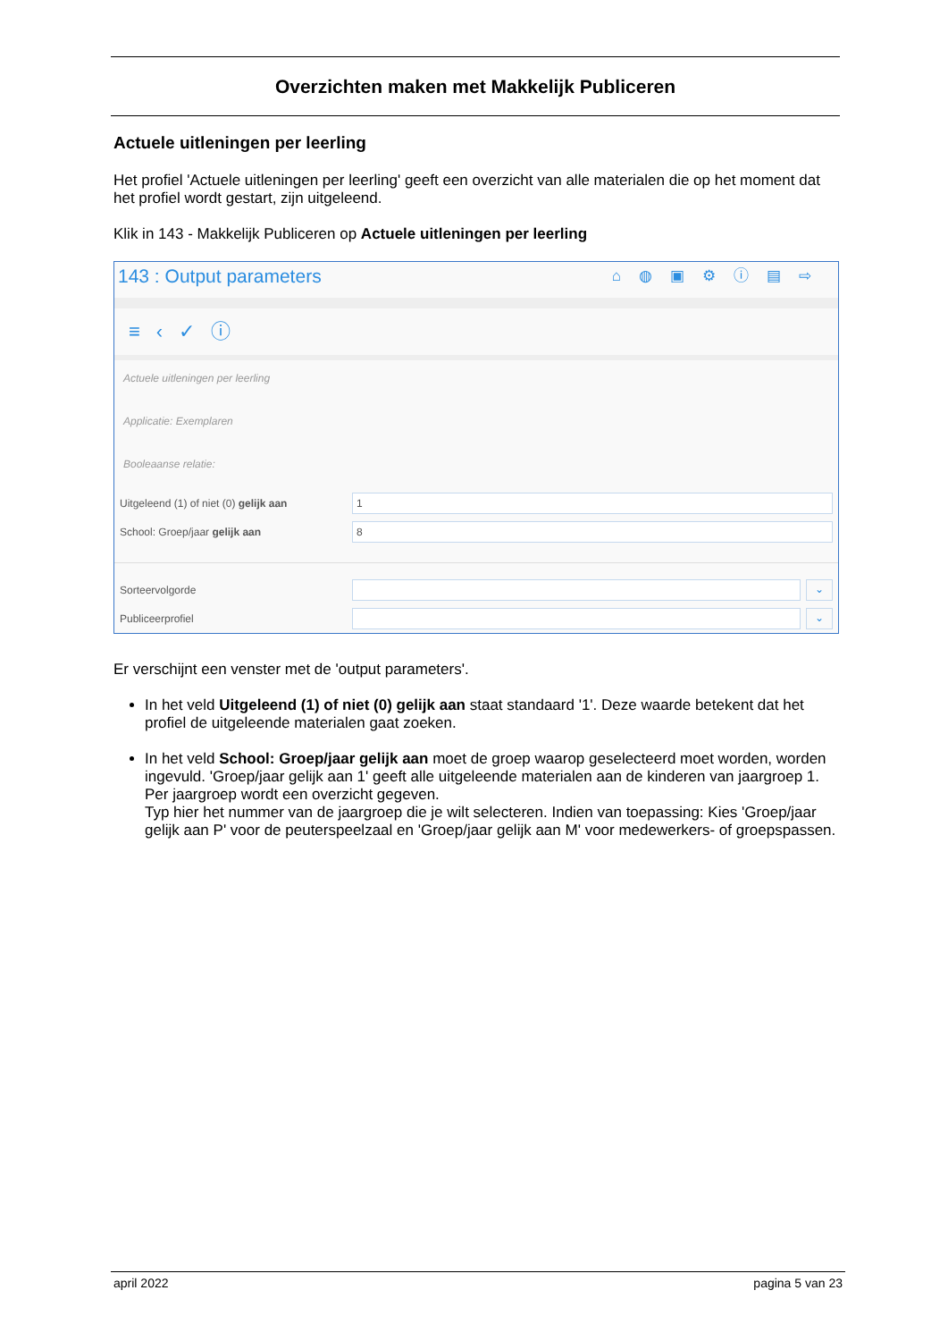Overzichten maken met Makkelijk Publiceren
Actuele uitleningen per leerling
Het profiel 'Actuele uitleningen per leerling' geeft een overzicht van alle materialen die op het moment dat het profiel wordt gestart, zijn uitgeleend.
Klik in 143 - Makkelijk Publiceren op Actuele uitleningen per leerling
143 : Output parameters ⌂◍▣⚙ⓘ▤⇨
≡‹✓ⓘ
Actuele uitleningen per leerling
Applicatie: Exemplaren
Booleaanse relatie:
Uitgeleend (1) of niet (0) gelijk aan
1
School: Groep/jaar gelijk aan
8
Sorteervolgorde
⌄
Publiceerprofiel
⌄
Er verschijnt een venster met de 'output parameters'.
In het veld Uitgeleend (1) of niet (0) gelijk aan staat standaard '1'. Deze waarde betekent dat het profiel de uitgeleende materialen gaat zoeken.
In het veld School: Groep/jaar gelijk aan moet de groep waarop geselecteerd moet worden, worden ingevuld. 'Groep/jaar gelijk aan 1' geeft alle uitgeleende materialen aan de kinderen van jaargroep 1. Per jaargroep wordt een overzicht gegeven.
Typ hier het nummer van de jaargroep die je wilt selecteren. Indien van toepassing: Kies 'Groep/jaar gelijk aan P' voor de peuterspeelzaal en 'Groep/jaar gelijk aan M' voor medewerkers- of groepspassen.
april 2022 pagina 5 van 23